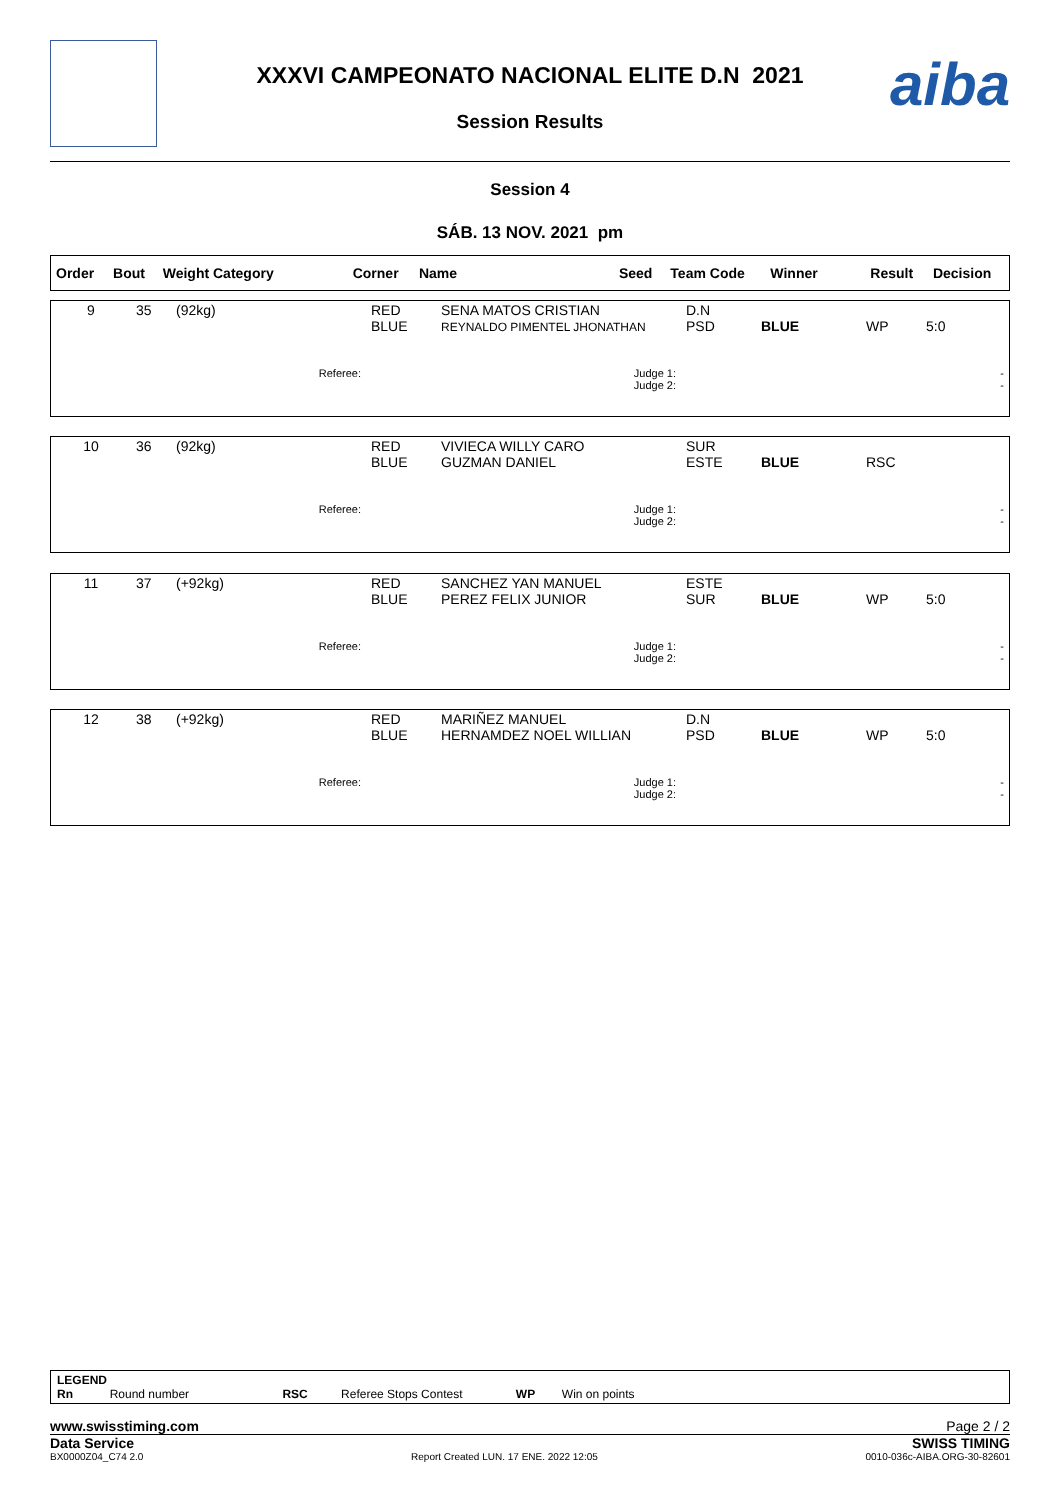XXXVI CAMPEONATO NACIONAL ELITE D.N 2021
Session Results
aiba
Session 4
SÁB. 13 NOV. 2021 pm
| Order | Bout | Weight Category | Corner | Name | Seed | Team Code | Winner | Result | Decision |
| --- | --- | --- | --- | --- | --- | --- | --- | --- | --- |
| 9 | 35 | (92kg) | RED BLUE | SENA MATOS CRISTIAN REYNALDO PIMENTEL JHONATHAN | D.N PSD | BLUE | WP | 5:0 |
| Referee: | | | Judge 1: Judge 2: | | - - | | | |
| 10 | 36 | (92kg) | RED BLUE | VIVIECA WILLY CARO GUZMAN DANIEL | SUR ESTE | BLUE | RSC | |
| Referee: | | | Judge 1: Judge 2: | | - - | | | |
| 11 | 37 | (+92kg) | RED BLUE | SANCHEZ YAN MANUEL PEREZ FELIX JUNIOR | ESTE SUR | BLUE | WP | 5:0 |
| Referee: | | | Judge 1: Judge 2: | | - - | | | |
| 12 | 38 | (+92kg) | RED BLUE | MARIÑEZ MANUEL HERNAMDEZ NOEL WILLIAN | D.N PSD | BLUE | WP | 5:0 |
| Referee: | | | Judge 1: Judge 2: | | - - | | | |
LEGEND
Rn Round number RSC Referee Stops Contest WP Win on points
www.swisstiming.com Page 2 / 2
Data Service SWISS TIMING
BX0000Z04_C74 2.0 Report Created LUN. 17 ENE. 2022 12:05 0010-036c-AIBA.ORG-30-82601